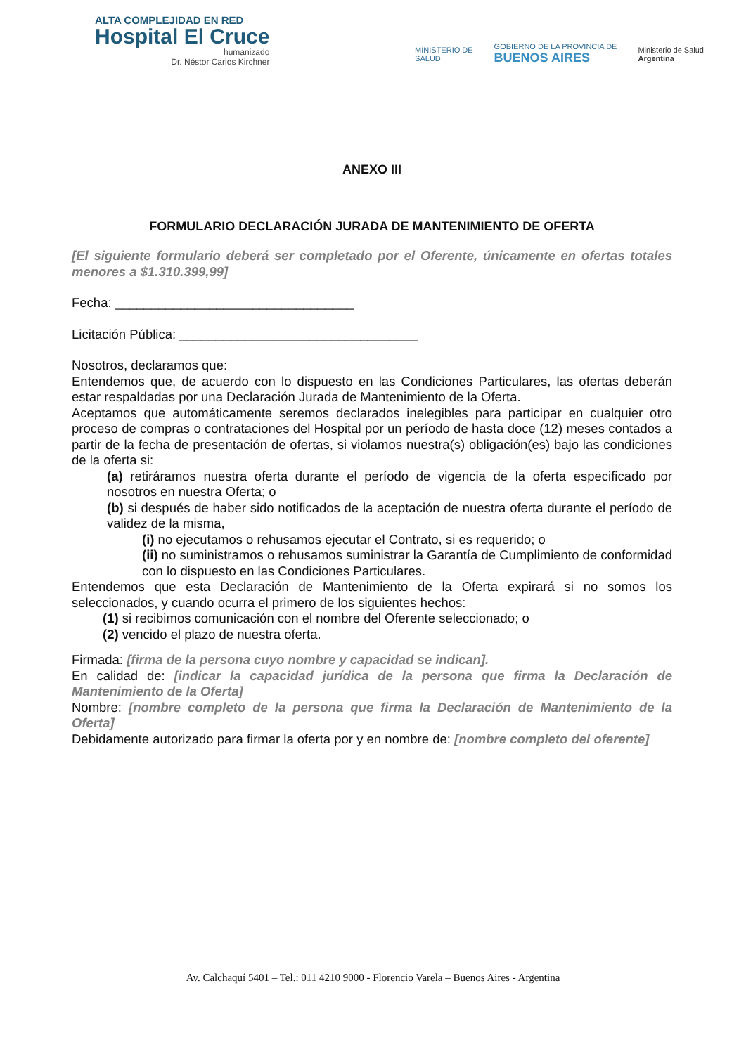ALTA COMPLEJIDAD EN RED
Hospital El Cruce
humanizado
Dr. Néstor Carlos Kirchner
MINISTERIO DE
SALUD
GOBIERNO DE LA PROVINCIA DE
BUENOS AIRES
Ministerio de Salud
Argentina
ANEXO III
FORMULARIO DECLARACIÓN JURADA DE MANTENIMIENTO DE OFERTA
[El siguiente formulario deberá ser completado por el Oferente, únicamente en ofertas totales menores a $1.310.399,99]
Fecha: _________________________________
Licitación Pública: _________________________________
Nosotros, declaramos que:
Entendemos que, de acuerdo con lo dispuesto en las Condiciones Particulares, las ofertas deberán estar respaldadas por una Declaración Jurada de Mantenimiento de la Oferta.
Aceptamos que automáticamente seremos declarados inelegibles para participar en cualquier otro proceso de compras o contrataciones del Hospital por un período de hasta doce (12) meses contados a partir de la fecha de presentación de ofertas, si violamos nuestra(s) obligación(es) bajo las condiciones de la oferta si:
(a) retiráramos nuestra oferta durante el período de vigencia de la oferta especificado por nosotros en nuestra Oferta; o
(b) si después de haber sido notificados de la aceptación de nuestra oferta durante el período de validez de la misma,
(i) no ejecutamos o rehusamos ejecutar el Contrato, si es requerido; o
(ii) no suministramos o rehusamos suministrar la Garantía de Cumplimiento de conformidad con lo dispuesto en las Condiciones Particulares.
Entendemos que esta Declaración de Mantenimiento de la Oferta expirará si no somos los seleccionados, y cuando ocurra el primero de los siguientes hechos:
(1) si recibimos comunicación con el nombre del Oferente seleccionado; o
(2) vencido el plazo de nuestra oferta.
Firmada: [firma de la persona cuyo nombre y capacidad se indican].
En calidad de: [indicar la capacidad jurídica de la persona que firma la Declaración de Mantenimiento de la Oferta]
Nombre: [nombre completo de la persona que firma la Declaración de Mantenimiento de la Oferta]
Debidamente autorizado para firmar la oferta por y en nombre de: [nombre completo del oferente]
Av. Calchaquí 5401 – Tel.: 011 4210 9000 - Florencio Varela – Buenos Aires - Argentina